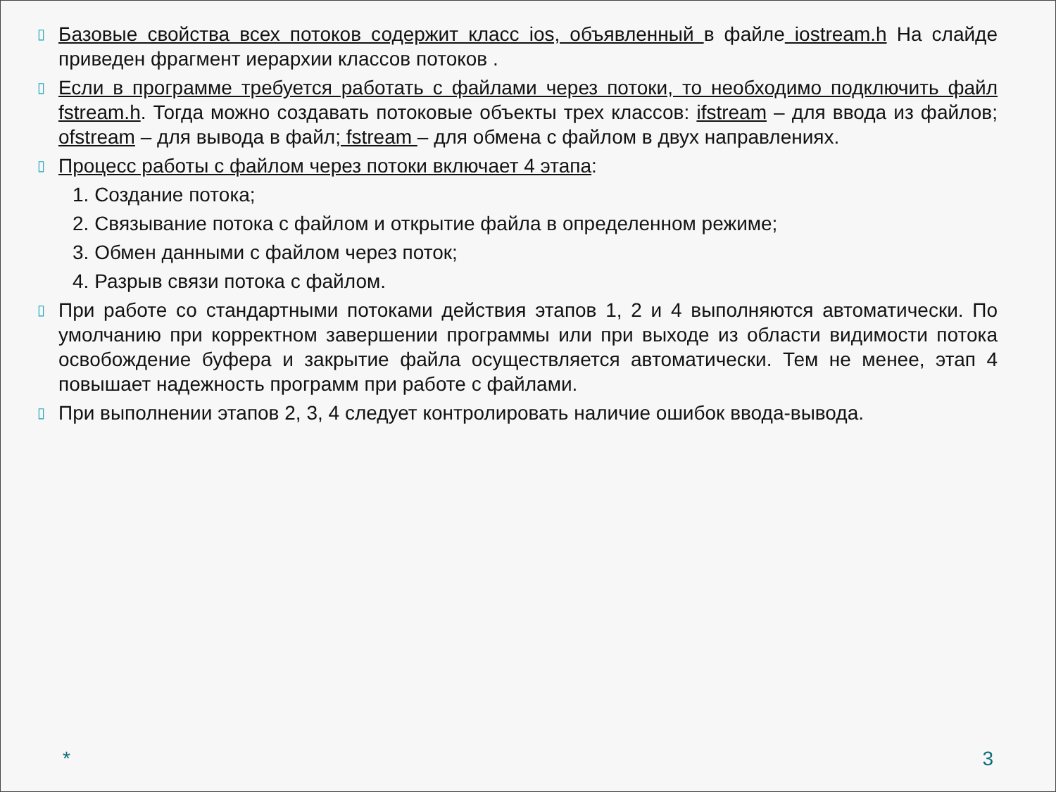▯
Базовые свойства всех потоков содержит класс ios, объявленный в файле iostream.h На слайде приведен фрагмент иерархии классов потоков .
▯
Если в программе требуется работать с файлами через потоки, то необходимо подключить файл fstream.h. Тогда можно создавать потоковые объекты трех классов: ifstream – для ввода из файлов; ofstream – для вывода в файл; fstream – для обмена с файлом в двух направлениях.
▯
Процесс работы с файлом через потоки включает 4 этапа:
1. Создание потока;
2. Связывание потока с файлом и открытие файла в определенном режиме;
3. Обмен данными с файлом через поток;
4. Разрыв связи потока с файлом.
▯
При работе со стандартными потоками действия этапов 1, 2 и 4 выполняются автоматически. По умолчанию при корректном завершении программы или при выходе из области видимости потока освобождение буфера и закрытие файла осуществляется автоматически. Тем не менее, этап 4 повышает надежность программ при работе с файлами.
▯
При выполнении этапов 2, 3, 4 следует контролировать наличие ошибок ввода-вывода.
* 3